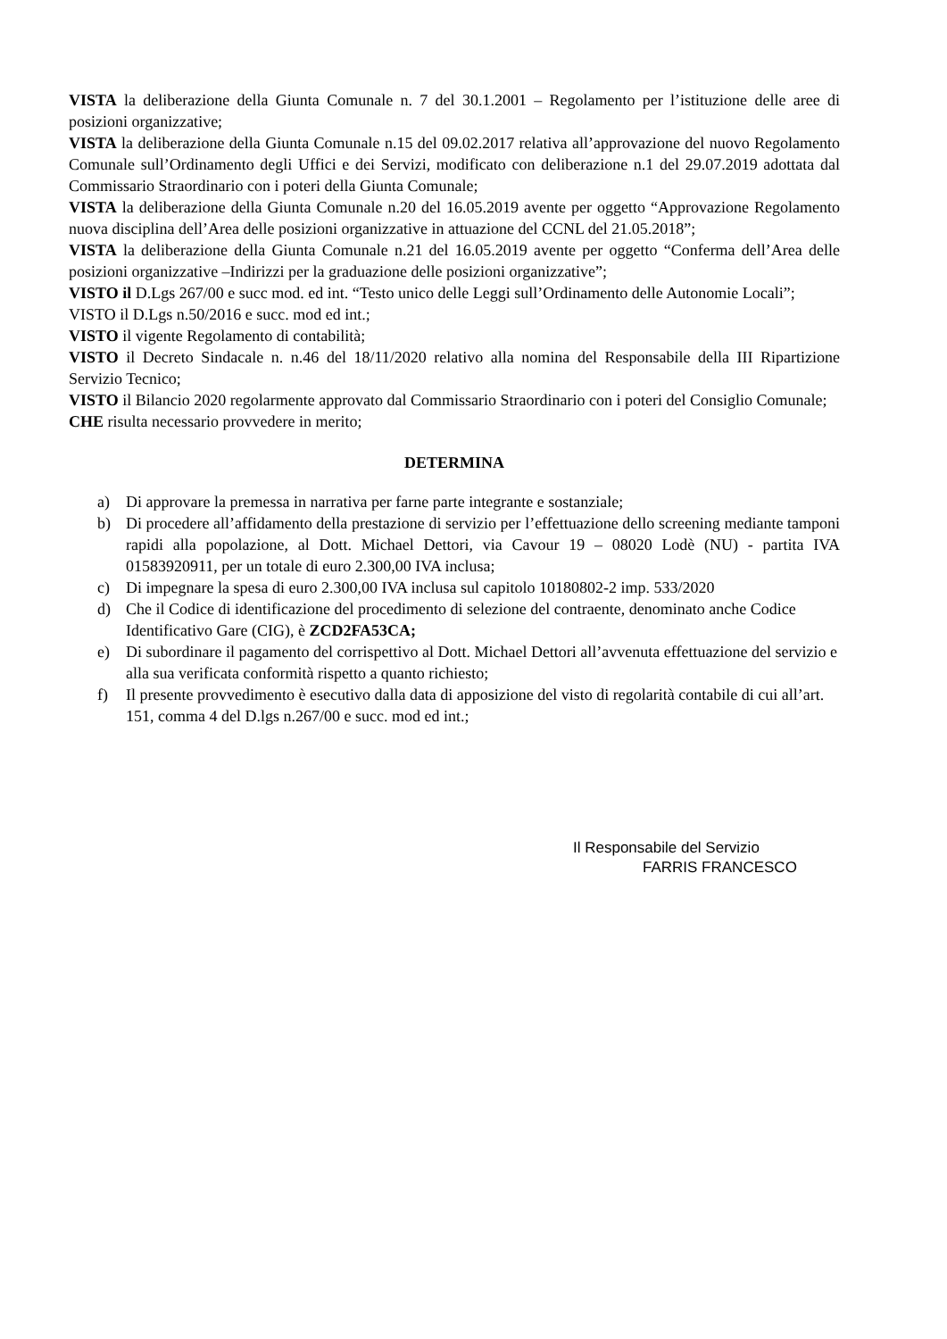VISTA la deliberazione della Giunta Comunale n. 7 del 30.1.2001 – Regolamento per l’istituzione delle aree di posizioni organizzative;
VISTA la deliberazione della Giunta Comunale n.15 del 09.02.2017 relativa all’approvazione del nuovo Regolamento Comunale sull’Ordinamento degli Uffici e dei Servizi, modificato con deliberazione n.1 del 29.07.2019 adottata dal Commissario Straordinario con i poteri della Giunta Comunale;
VISTA la deliberazione della Giunta Comunale n.20 del 16.05.2019 avente per oggetto “Approvazione Regolamento nuova disciplina dell’Area delle posizioni organizzative in attuazione del CCNL del 21.05.2018”;
VISTA la deliberazione della Giunta Comunale n.21 del 16.05.2019 avente per oggetto “Conferma dell’Area delle posizioni organizzative –Indirizzi per la graduazione delle posizioni organizzative”;
VISTO il D.Lgs 267/00 e succ mod. ed int. “Testo unico delle Leggi sull’Ordinamento delle Autonomie Locali”;
VISTO il D.Lgs n.50/2016 e succ. mod ed int.;
VISTO il vigente Regolamento di contabilità;
VISTO il Decreto Sindacale n. n.46 del 18/11/2020 relativo alla nomina del Responsabile della III Ripartizione Servizio Tecnico;
VISTO il Bilancio 2020 regolarmente approvato dal Commissario Straordinario con i poteri del Consiglio Comunale;
CHE risulta necessario provvedere in merito;
DETERMINA
a) Di approvare la premessa in narrativa per farne parte integrante e sostanziale;
b) Di procedere all’affidamento della prestazione di servizio per l’effettuazione dello screening mediante tamponi rapidi alla popolazione, al Dott. Michael Dettori, via Cavour 19 – 08020 Lodè (NU) - partita IVA 01583920911, per un totale di euro 2.300,00 IVA inclusa;
c) Di impegnare la spesa di euro 2.300,00 IVA inclusa sul capitolo 10180802-2 imp. 533/2020
d) Che il Codice di identificazione del procedimento di selezione del contraente, denominato anche Codice Identificativo Gare (CIG), è ZCD2FA53CA;
e) Di subordinare il pagamento del corrispettivo al Dott. Michael Dettori all’avvenuta effettuazione del servizio e alla sua verificata conformità rispetto a quanto richiesto;
f) Il presente provvedimento è esecutivo dalla data di apposizione del visto di regolarità contabile di cui all’art. 151, comma 4 del D.lgs n.267/00 e succ. mod ed int.;
Il Responsabile del Servizio
FARRIS FRANCESCO